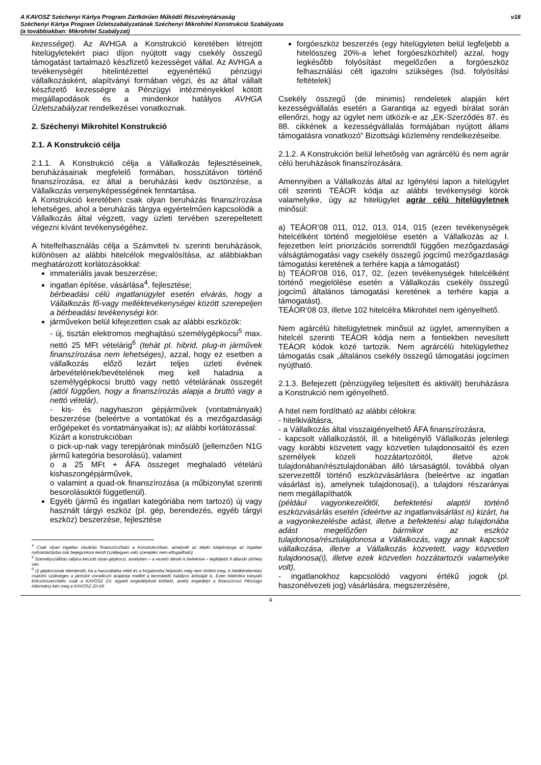A KAVOSZ Széchenyi Kártya Program Zártkörűen Működő Részvénytársaság
Széchenyi Kártya Program Üzletszabályzatának Széchenyi Mikrohitel Konstrukció Szabályzata
(a továbbiakban: Mikrohitel Szabályzat)
v18
kezességet). Az AVHGA a Konstrukció keretében létrejött hitelügyletekért piaci díjon nyújtott vagy csekély összegű támogatást tartalmazó készfizető kezességet vállal. Az AVHGA a tevékenységét hitelintézettel egyenértékű pénzügyi vállalkozásként, alapítványi formában végzi, és az által vállalt készfizető kezességre a Pénzügyi intézményekkel kötött megállapodások és a mindenkor hatályos AVHGA Üzletszabályzat rendelkezései vonatkoznak.
2. Széchenyi Mikrohitel Konstrukció
2.1. A Konstrukció célja
2.1.1. A Konstrukció célja a Vállalkozás fejlesztéseinek, beruházásainak megfelelő formában, hosszútávon történő finanszírozása, ez által a beruházási kedv ösztönzése, a Vállalkozás versenyképességének fenntartása.
A Konstrukció keretében csak olyan beruházás finanszírozása lehetséges, ahol a beruházás tárgya egyértelműen kapcsolódik a Vállalkozás által végzett, vagy üzleti tervében szerepeltetett végezni kívánt tevékenységéhez.
A hitelfelhasználás célja a Számviteli tv. szerinti beruházások, különösen az alábbi hitelcélok megvalósítása, az alábbiakban meghatározott korlátozásokkal:
immateriális javak beszerzése;
ingatlan építése, vásárlása<sup>4</sup>, fejlesztése;
bérbeadási célú ingatlanügylet esetén elvárás, hogy a Vállalkozás fő-vagy melléktevékenységei között szerepeljen a bérbeadási tevékenységi kör.
járműveken belül kifejezetten csak az alábbi eszközök:
- új, tisztán elektromos meghajtású személygépkocsi<sup>5</sup> max. nettó 25 MFt vételárig<sup>6</sup> (tehát pl. hibrid, plug-in járművek finanszírozása nem lehetséges), azzal, hogy ez esetben a vállalkozás előző lezárt teljes üzleti évének árbevételének/bevételének meg kell haladnia a személygépkocsi bruttó vagy nettó vételárának összegét (attól függően, hogy a finanszírozás alapja a bruttó vagy a nettó vételár),
- kis- és nagyhaszon gépjárművek (vontatmányaik) beszerzése (beleértve a vontatókat és a mezőgazdasági erőgépeket és vontatmányaikat is); az alábbi korlátozással:
Kizárt a konstrukcióban
o pick-up-nak vagy terepjárónak minősülő (jellemzően N1G jármű kategória besorolású), valamint
o a 25 MFt + ÁFA összeget meghaladó vételárú kishaszongépjárművek,
o valamint a quad-ok finanszírozása (a műbizonylat szerinti besorolásuktól függetlenül).
Egyéb (jármű és ingatlan kategóriába nem tartozó) új vagy használt tárgyi eszköz (pl. gép, berendezés, egyéb tárgyi eszköz) beszerzése, fejlesztése
<sup>4</sup> Csak olyan ingatlan vásárlás finanszírozható a Konstrukcióban, amelynél az eladó tulajdonjoga az ingatlan nyilvántartásba már bejegyzésre került (széljegyen való szereplés nem elfogadható)
<sup>5</sup> Személyszállítás céljára készült olyan gépkocsi, amelyben – a vezető ülését is beleértve – legfeljebb 9 állandó ülőhely van.
<sup>6</sup> Új gépkocsinak tekintendő, ha a használatba vétel és a forgalomba helyezés még nem történt meg. A hitelkérelemhez csatolni szükséges a járműre vonatkozó árajánlat mellett a kereskedő hatályos árlistáját is. Ezen hitelcélra irányuló kölcsönszerződés csak a KAVOSZ Zrt. egyedi engedélyével köthető, amely engedélyt a finanszírozó Pénzügyi intézmény kéri meg a KAVOSZ Zrt-től.
forgóeszköz beszerzés (egy hitelügyleten belül legfeljebb a hitelösszeg 20%-a lehet forgóeszközhitel) azzal, hogy legkésőbb folyósítást megelőzően a forgóeszköz felhasználási célt igazolni szükséges (lsd. folyósítási feltételek)
Csekély összegű (de minimis) rendeletek alapján kért kezességvállalás esetén a Garantiqa az egyedi bírálat során ellenőrzi, hogy az ügylet nem ütközik-e az „EK-Szerződés 87. és 88. cikkének a kezességvállalás formájában nyújtott állami támogatásra vonatkozó” Bizottsági közlemény rendelkezéseibe.
2.1.2. A Konstrukción belül lehetőség van agrárcélú és nem agrár célú beruházások finanszírozására.
Amennyiben a Vállalkozás által az Igénylési lapon a hitelügylet cél szerinti TEÁOR kódja az alábbi tevékenységi körök valamelyike, úgy az hitelügylet agrár célú hitelügyletnek minősül:
a) TEÁOR’08 011, 012, 013, 014, 015 (ezen tevékenységek hitelcélként történő megjelölése esetén a Vállalkozás az I. fejezetben leírt priorizációs sorrendtől függően mezőgazdasági válságtámogatási vagy csekély összegű jogcímű mezőgazdasági támogatási keretének a terhére kapja a támogatást)
b) TEÁOR’08 016, 017, 02, (ezen tevékenységek hitelcélként történő megjelölése esetén a Vállalkozás csekély összegű jogcímű általános támogatási keretének a terhére kapja a támogatást).
TEÁOR’08 03, illetve 102 hitelcélra Mikrohitel nem igényelhető.
Nem agárcélú hitelügyletnek minősül az ügylet, amennyiben a hitelcél szerinti TEÁOR kódja nem a fentiekben nevesített TEÁOR kódok közé tartozik. Nem agrárcélú hitelügylethez támogatás csak „általános csekély összegű támogatási jogcímen nyújtható.
2.1.3. Befejezett (pénzügyileg teljesített és aktivált) beruházásra a Konstrukció nem igényelhető.
A hitel nem fordítható az alábbi célokra:
- hitelkiváltásra,
- a Vállalkozás által visszaigényelhető ÁFA finanszírozásra,
- kapcsolt vállalkozástól, ill. a hiteligénylő Vállalkozás jelenlegi vagy korábbi közvetett vagy közvetlen tulajdonosaitól és ezen személyek közeli hozzátartozóitól, illetve azok tulajdonában/résztulajdonában álló társaságtól, továbbá olyan szervezettől történő eszközvásárlásra (beleértve az ingatlan vásárlást is), amelynek tulajdonosa(i), a tulajdoni részarányai nem megállapíthatók
(például vagyonkezelőtől, befektetési alaptól történő eszközvásárlás esetén (ideértve az ingatlanvásárlást is) kizárt, ha a vagyonkezelésbe adást, illetve a befektetési alap tulajdonába adást megelőzően bármikor az eszköz tulajdonosa/résztulajdonosa a Vállalkozás, vagy annak kapcsolt vállalkozása, illetve a Vállalkozás közvetett, vagy közvetlen tulajdonosa(i), illetve ezek közvetlen hozzátartozói valamelyike volt),
- ingatlanokhoz kapcsolódó vagyoni értékű jogok (pl. haszonélvezeti jog) vásárlására, megszerzésére,
4